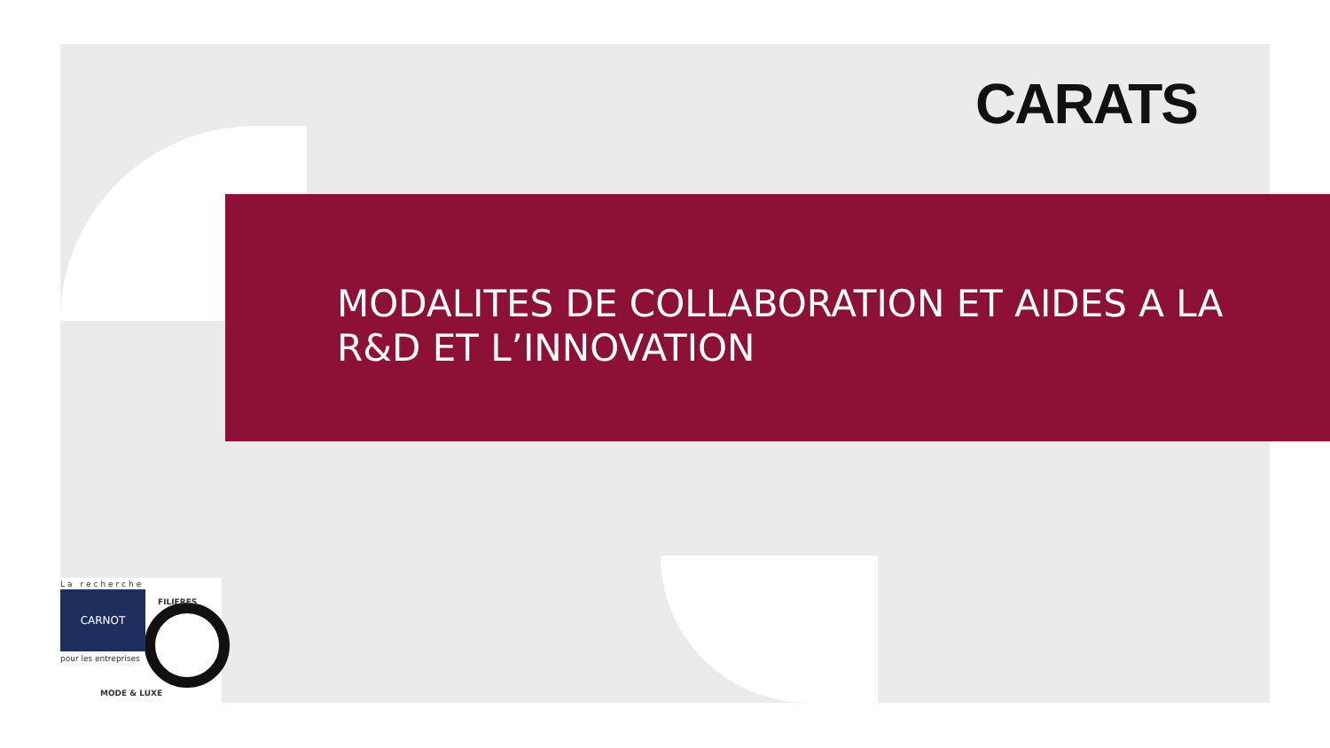CARATS
MODALITES DE COLLABORATION ET AIDES A LA R&D ET L’INNOVATION
La recherche
CARNOT
pour les entreprises
FILIERES
MODE & LUXE